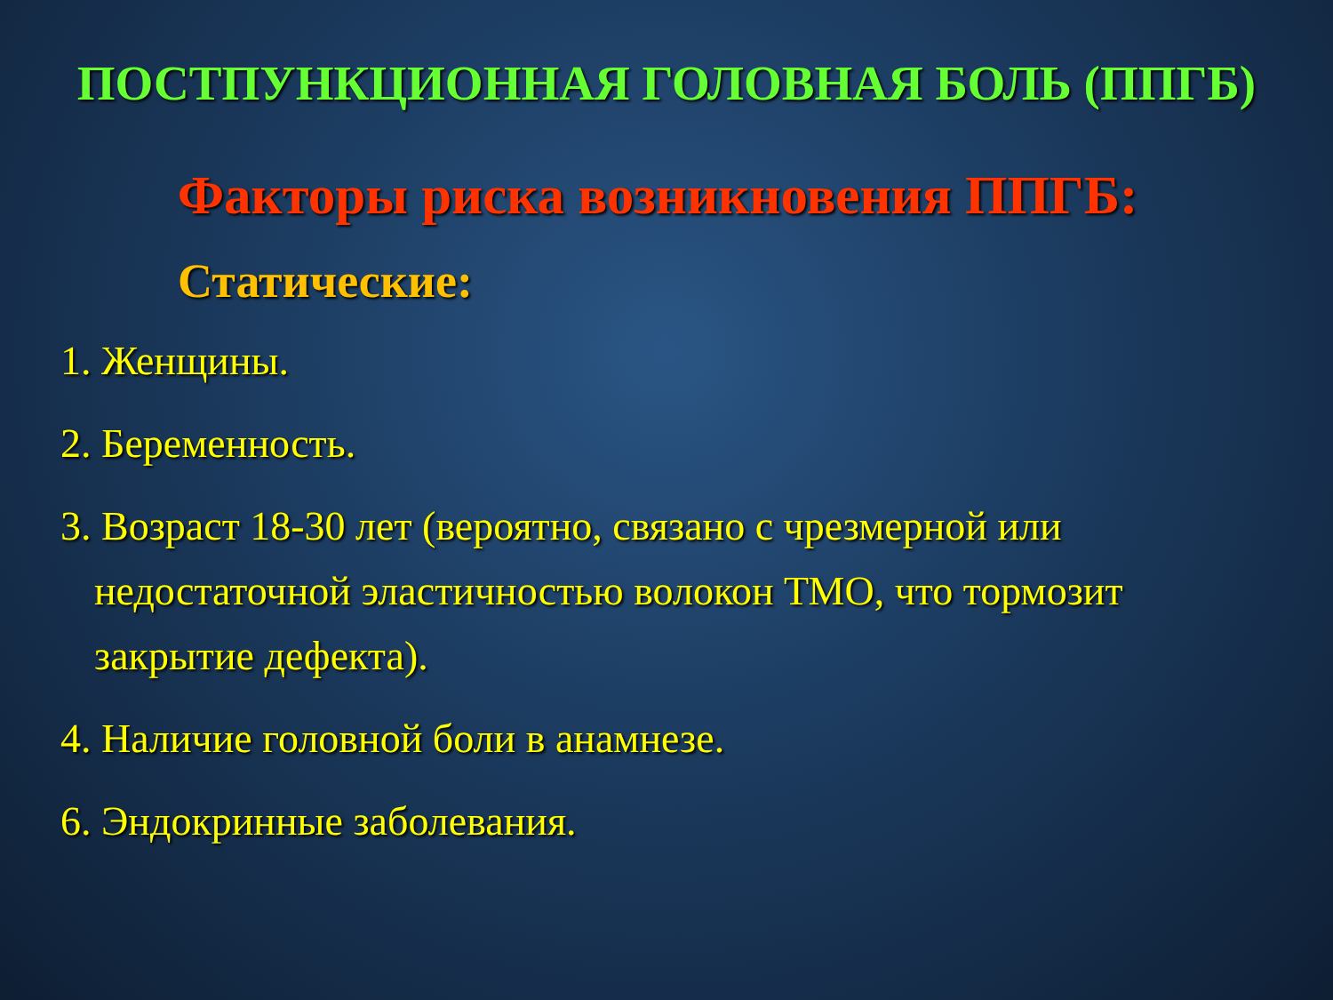ПОСТПУНКЦИОННАЯ ГОЛОВНАЯ БОЛЬ (ППГБ)
Факторы риска возникновения ППГБ:
Статические:
1. Женщины.
2. Беременность.
3. Возраст 18-30 лет (вероятно, связано с чрезмерной или недостаточной эластичностью волокон ТМО, что тормозит закрытие дефекта).
4. Наличие головной боли в анамнезе.
6. Эндокринные заболевания.